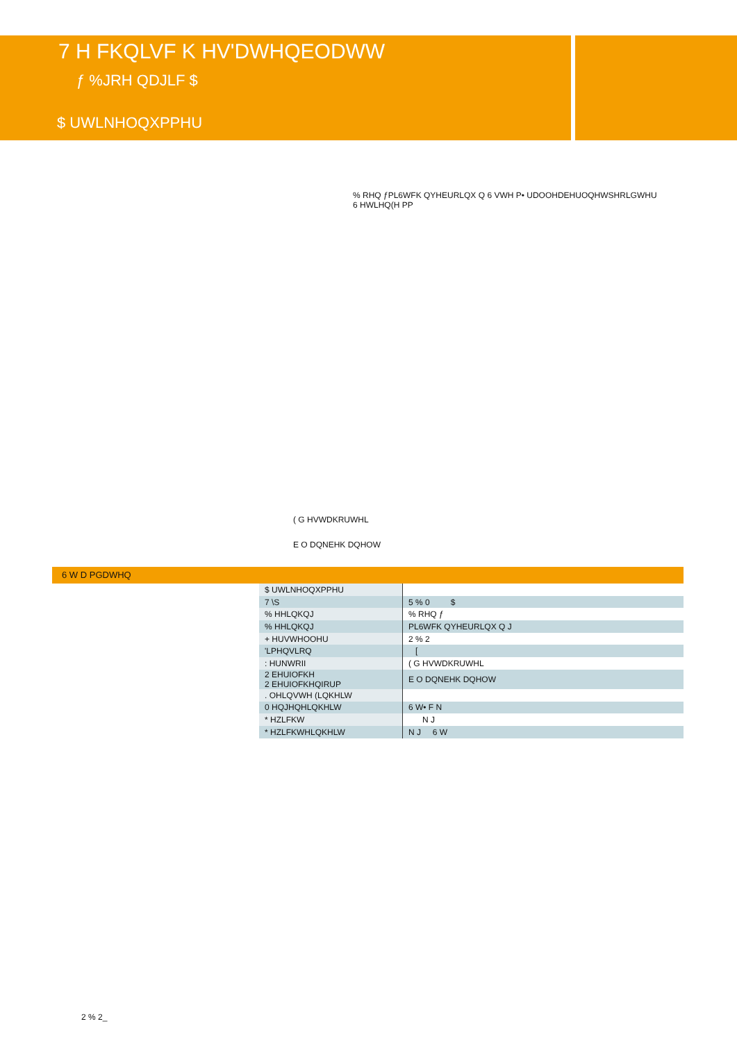7 H FKQLVF K HV'DWHQEODWW
ƒ %JRH QDJLF $
$ UWLNHOQXPPHU
% RHQ ƒPL6WFK QYHEURLQX Q 6 VWH P• UDOOHDEHUOQHWSHRLGWHU
6 HWLHQ(H PP
( G HVWDKRUWHL
E O DQNEHK DQHOW
6 W D PGDWHQ
| $ UWLNHOQXPPHU | |
| 7 \S | 5 % 0 $ |
| % HHLQKQJ | % RHQ ƒ |
| % HHLQKQJ | PL6WFK QYHEURLQX Q J |
| + HUVWHOOHU | 2 % 2 |
| 'LPHQVLRQ | [ |
| : HUNWRII | ( G HVWDKRUWHL |
| 2 EHUIOFKH 2 EHUIOFKHQIRUP | E O DQNEHK DQHOW |
| . OHLQVWH (LQKHLW | |
| 0 HQJHQHLQKHLW | 6 W• F N |
| * HZLFKW | N J |
| * HZLFKWHLQKHLW | N J 6 W |
2 % 2_